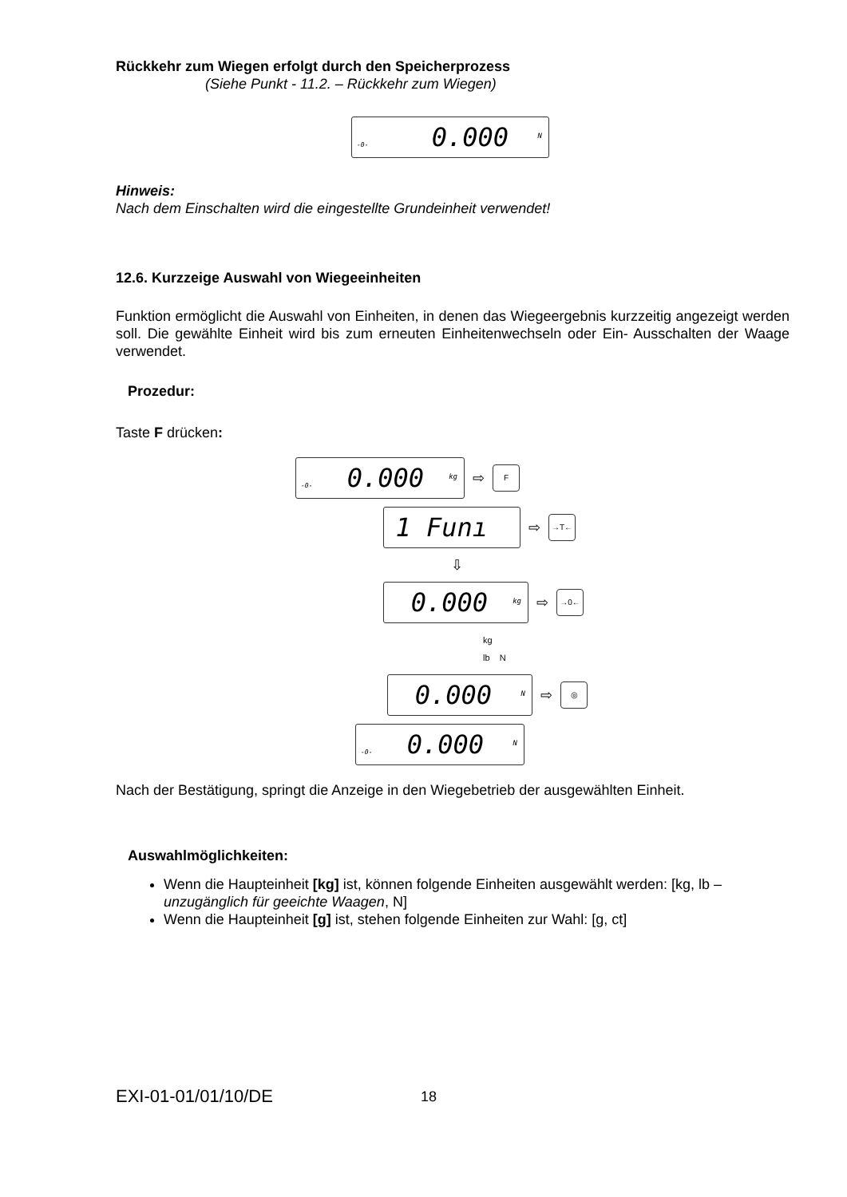Rückkehr zum Wiegen erfolgt durch den Speicherprozess
(Siehe Punkt - 11.2. – Rückkehr zum Wiegen)
0.000<sup>N</sup>
-0-
Hinweis:
Nach dem Einschalten wird die eingestellte Grundeinheit verwendet!
12.6. Kurzzeige Auswahl von Wiegeeinheiten
Funktion ermöglicht die Auswahl von Einheiten, in denen das Wiegeergebnis kurzzeitig angezeigt werden soll. Die gewählte Einheit wird bis zum erneuten Einheitenwechseln oder Ein- Ausschalten der Waage verwendet.
Prozedur:
Taste F drücken:
0.000<sup>kg</sup>
-0-
⇨ F
1 Funı
⇨ →T←
⇩
0.000<sup>kg</sup>
⇨ →0←
kg
lb N
0.000<sup>N</sup>
⇨ ◎
0.000<sup>N</sup>
-0-
Nach der Bestätigung, springt die Anzeige in den Wiegebetrieb der ausgewählten Einheit.
Auswahlmöglichkeiten:
Wenn die Haupteinheit [kg] ist, können folgende Einheiten ausgewählt werden: [kg, lb –unzugänglich für geeichte Waagen, N]
Wenn die Haupteinheit [g] ist, stehen folgende Einheiten zur Wahl: [g, ct]
EXI-01-01/01/10/DE 18